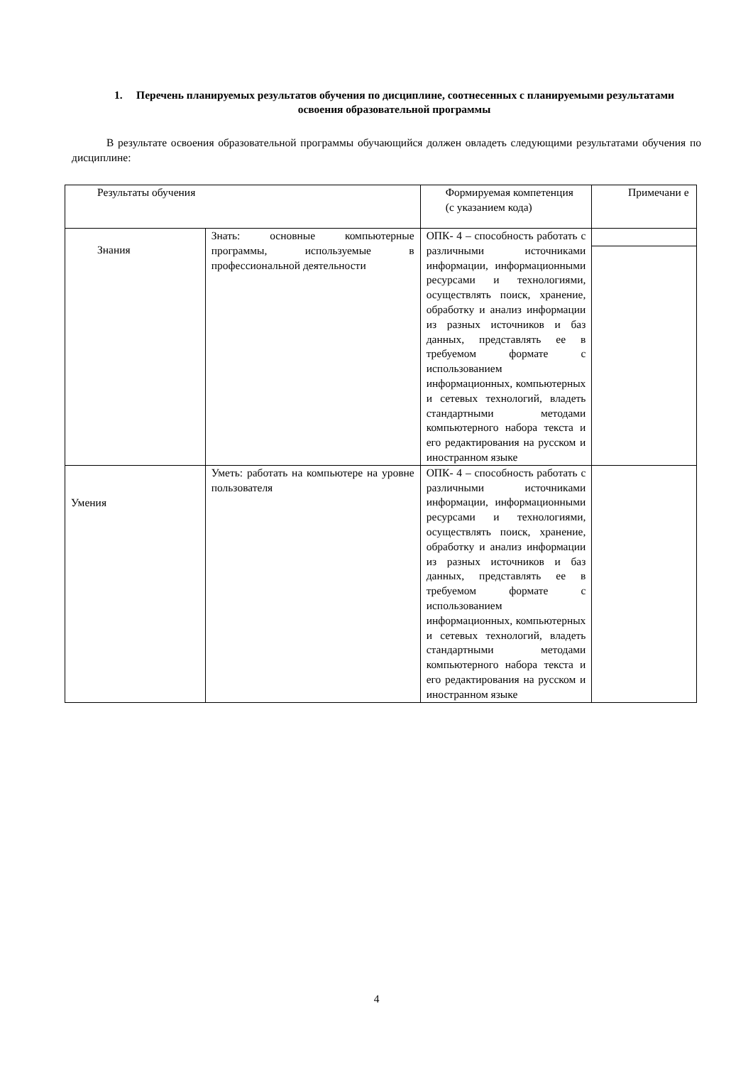1. Перечень планируемых результатов обучения по дисциплине, соотнесенных с планируемыми результатами освоения образовательной программы
В результате освоения образовательной программы обучающийся должен овладеть следующими результатами обучения по дисциплине:
| Результаты обучения | | Формируемая компетенция (с указанием кода) | Примечани е |
| Знания | Знать: основные компьютерные программы, используемые в профессиональной деятельности | ОПК- 4 – способность работать с различными источниками информации, информационными ресурсами и технологиями, осуществлять поиск, хранение, обработку и анализ информации из разных источников и баз данных, представлять ее в требуемом формате с использованием информационных, компьютерных и сетевых технологий, владеть стандартными методами компьютерного набора текста и его редактирования на русском и иностранном языке | |
| Умения | Уметь: работать на компьютере на уровне пользователя | ОПК- 4 – способность работать с различными источниками информации, информационными ресурсами и технологиями, осуществлять поиск, хранение, обработку и анализ информации из разных источников и баз данных, представлять ее в требуемом формате с использованием информационных, компьютерных и сетевых технологий, владеть стандартными методами компьютерного набора текста и его редактирования на русском и иностранном языке | |
4